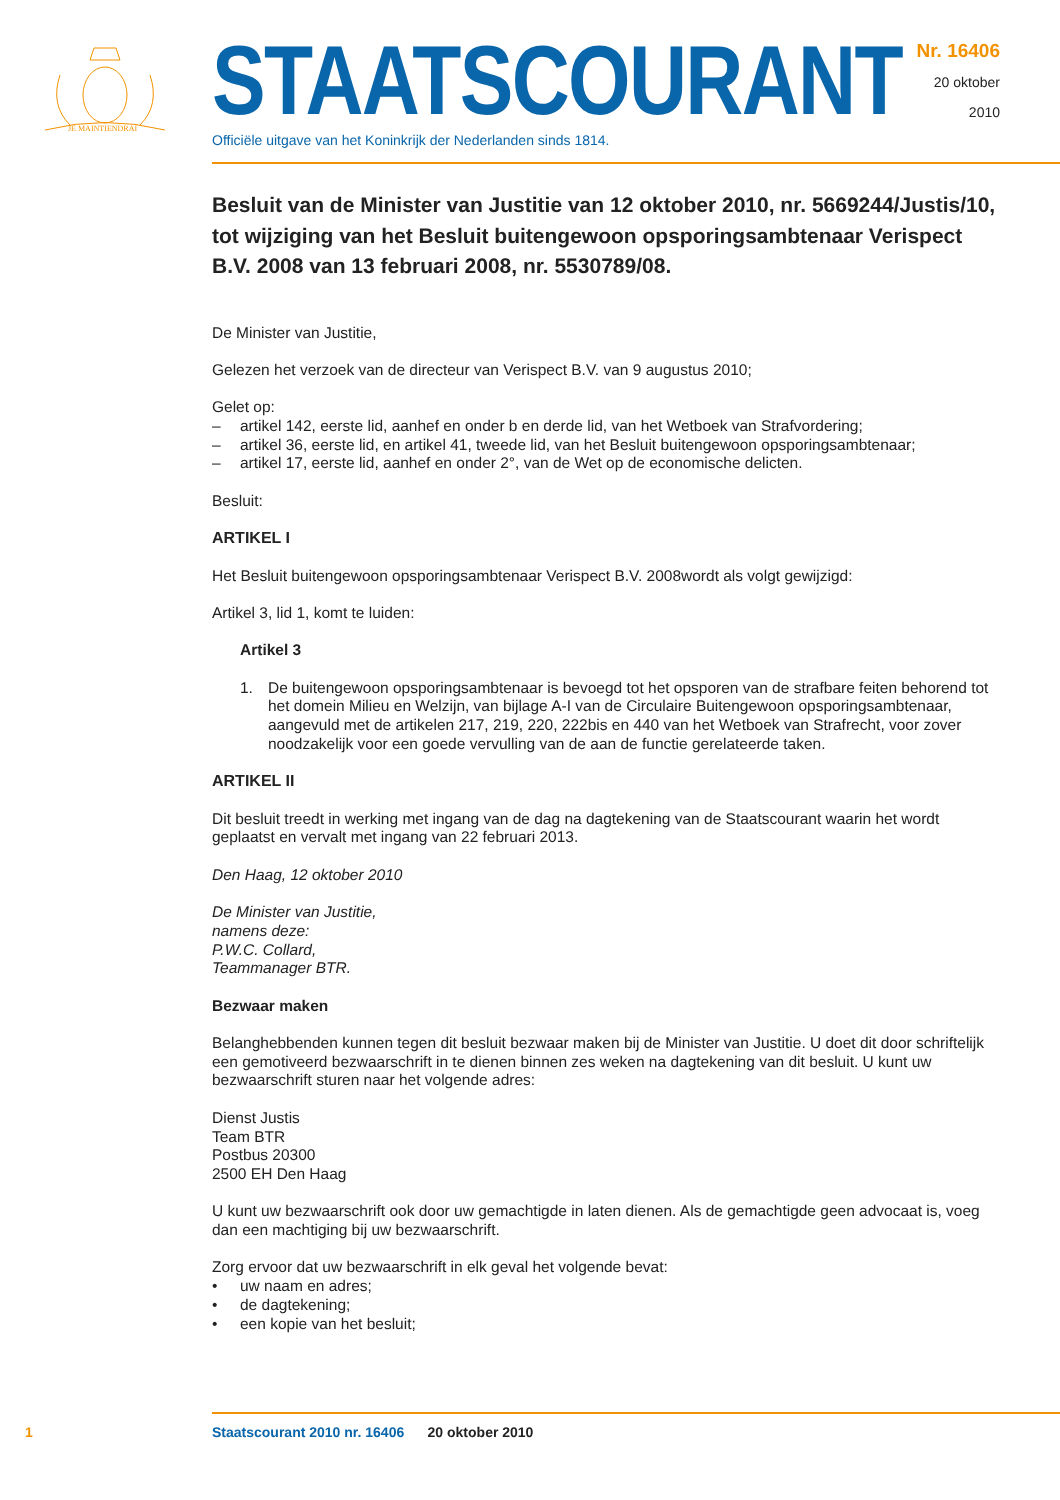JE MAINTIENDRAI
STAATSCOURANT
Officiële uitgave van het Koninkrijk der Nederlanden sinds 1814.
Nr. 16406
20 oktober
2010
Besluit van de Minister van Justitie van 12 oktober 2010, nr. 5669244/Justis/10, tot wijziging van het Besluit buitengewoon opsporingsambtenaar Verispect B.V. 2008 van 13 februari 2008, nr. 5530789/08.
De Minister van Justitie,
Gelezen het verzoek van de directeur van Verispect B.V. van 9 augustus 2010;
Gelet op:
– artikel 142, eerste lid, aanhef en onder b en derde lid, van het Wetboek van Strafvordering;
– artikel 36, eerste lid, en artikel 41, tweede lid, van het Besluit buitengewoon opsporingsambtenaar;
– artikel 17, eerste lid, aanhef en onder 2°, van de Wet op de economische delicten.
Besluit:
ARTIKEL I
Het Besluit buitengewoon opsporingsambtenaar Verispect B.V. 2008wordt als volgt gewijzigd:
Artikel 3, lid 1, komt te luiden:
Artikel 3
1. De buitengewoon opsporingsambtenaar is bevoegd tot het opsporen van de strafbare feiten behorend tot het domein Milieu en Welzijn, van bijlage A-I van de Circulaire Buitengewoon opsporingsambtenaar, aangevuld met de artikelen 217, 219, 220, 222bis en 440 van het Wetboek van Strafrecht, voor zover noodzakelijk voor een goede vervulling van de aan de functie gerelateerde taken.
ARTIKEL II
Dit besluit treedt in werking met ingang van de dag na dagtekening van de Staatscourant waarin het wordt geplaatst en vervalt met ingang van 22 februari 2013.
Den Haag, 12 oktober 2010
De Minister van Justitie,
namens deze:
P.W.C. Collard,
Teammanager BTR.
Bezwaar maken
Belanghebbenden kunnen tegen dit besluit bezwaar maken bij de Minister van Justitie. U doet dit door schriftelijk een gemotiveerd bezwaarschrift in te dienen binnen zes weken na dagtekening van dit besluit. U kunt uw bezwaarschrift sturen naar het volgende adres:
Dienst Justis
Team BTR
Postbus 20300
2500 EH Den Haag
U kunt uw bezwaarschrift ook door uw gemachtigde in laten dienen. Als de gemachtigde geen advocaat is, voeg dan een machtiging bij uw bezwaarschrift.
Zorg ervoor dat uw bezwaarschrift in elk geval het volgende bevat:
• uw naam en adres;
• de dagtekening;
• een kopie van het besluit;
1
Staatscourant 2010 nr. 16406 20 oktober 2010